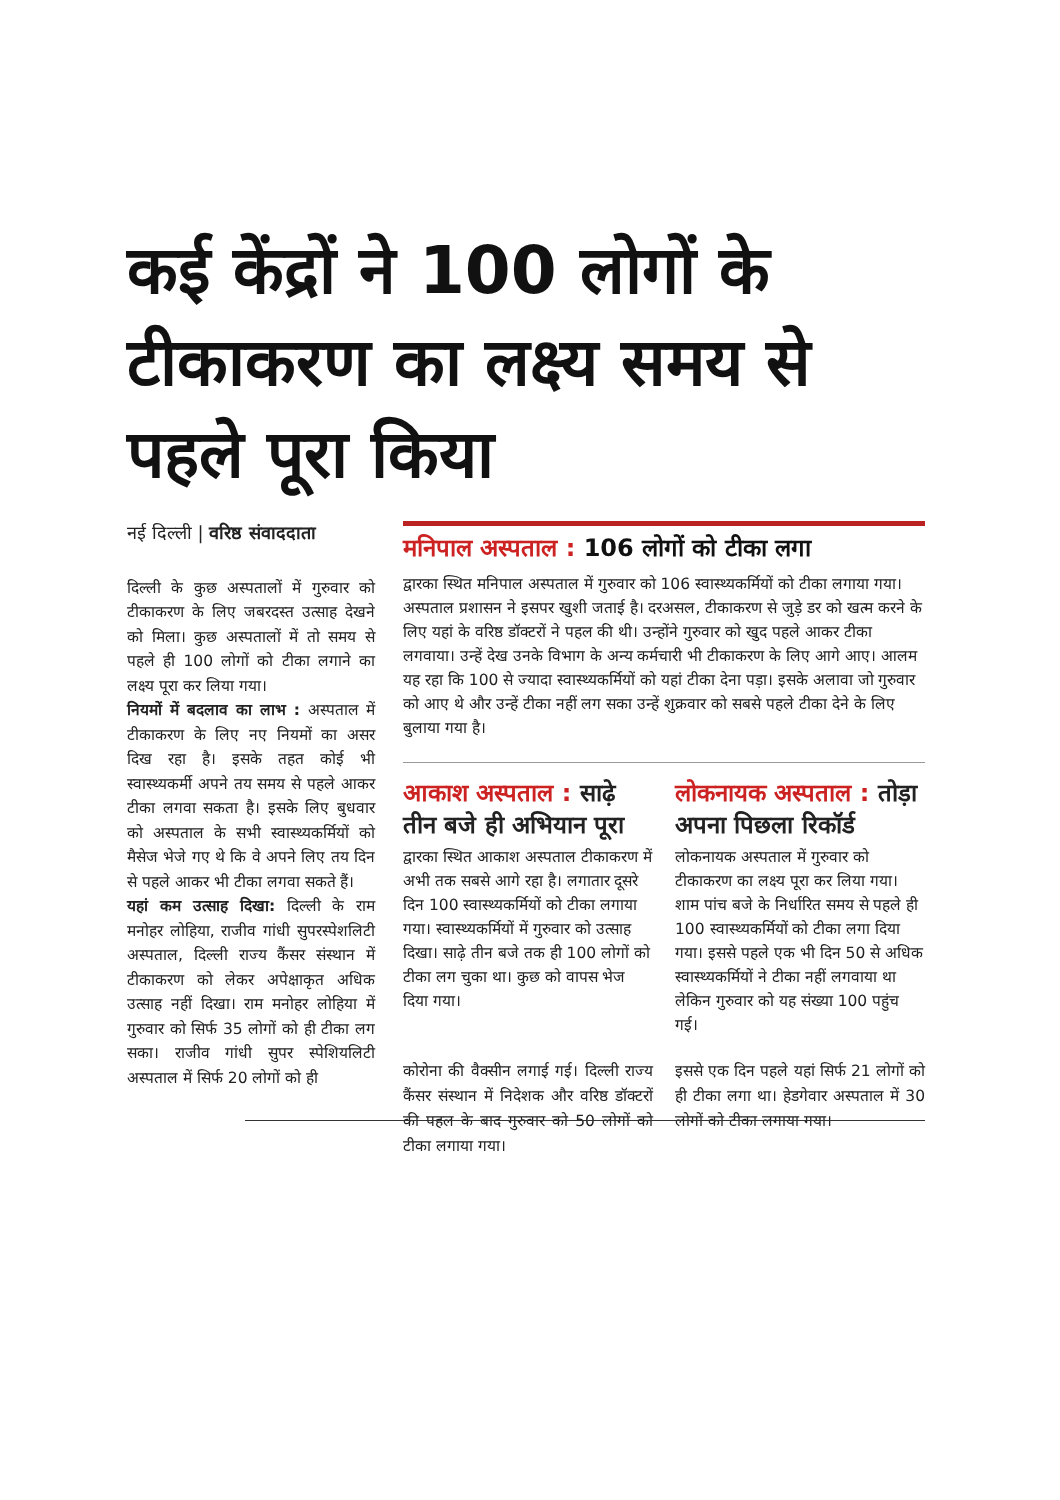कई केंद्रों ने 100 लोगों के टीकाकरण का लक्ष्य समय से पहले पूरा किया
नई दिल्ली | वरिष्ठ संवाददाता
दिल्ली के कुछ अस्पतालों में गुरुवार को टीकाकरण के लिए जबरदस्त उत्साह देखने को मिला। कुछ अस्पतालों में तो समय से पहले ही 100 लोगों को टीका लगाने का लक्ष्य पूरा कर लिया गया।
नियमों में बदलाव का लाभ : अस्पताल में टीकाकरण के लिए नए नियमों का असर दिख रहा है। इसके तहत कोई भी स्वास्थ्यकर्मी अपने तय समय से पहले आकर टीका लगवा सकता है। इसके लिए बुधवार को अस्पताल के सभी स्वास्थ्यकर्मियों को मैसेज भेजे गए थे कि वे अपने लिए तय दिन से पहले आकर भी टीका लगवा सकते हैं।
यहां कम उत्साह दिखा: दिल्ली के राम मनोहर लोहिया, राजीव गांधी सुपरस्पेशलिटी अस्पताल, दिल्ली राज्य कैंसर संस्थान में टीकाकरण को लेकर अपेक्षाकृत अधिक उत्साह नहीं दिखा। राम मनोहर लोहिया में गुरुवार को सिर्फ 35 लोगों को ही टीका लग सका। राजीव गांधी सुपर स्पेशियलिटी अस्पताल में सिर्फ 20 लोगों को ही
मनिपाल अस्पताल : 106 लोगों को टीका लगा
द्वारका स्थित मनिपाल अस्पताल में गुरुवार को 106 स्वास्थ्यकर्मियों को टीका लगाया गया। अस्पताल प्रशासन ने इसपर खुशी जताई है। दरअसल, टीकाकरण से जुड़े डर को खत्म करने के लिए यहां के वरिष्ठ डॉक्टरों ने पहल की थी। उन्होंने गुरुवार को खुद पहले आकर टीका लगवाया। उन्हें देख उनके विभाग के अन्य कर्मचारी भी टीकाकरण के लिए आगे आए। आलम यह रहा कि 100 से ज्यादा स्वास्थ्यकर्मियों को यहां टीका देना पड़ा। इसके अलावा जो गुरुवार को आए थे और उन्हें टीका नहीं लग सका उन्हें शुक्रवार को सबसे पहले टीका देने के लिए बुलाया गया है।
आकाश अस्पताल : साढ़े तीन बजे ही अभियान पूरा
द्वारका स्थित आकाश अस्पताल टीकाकरण में अभी तक सबसे आगे रहा है। लगातार दूसरे दिन 100 स्वास्थ्यकर्मियों को टीका लगाया गया। स्वास्थ्यकर्मियों में गुरुवार को उत्साह दिखा। साढ़े तीन बजे तक ही 100 लोगों को टीका लग चुका था। कुछ को वापस भेज दिया गया।
लोकनायक अस्पताल : तोड़ा अपना पिछला रिकॉर्ड
लोकनायक अस्पताल में गुरुवार को टीकाकरण का लक्ष्य पूरा कर लिया गया। शाम पांच बजे के निर्धारित समय से पहले ही 100 स्वास्थ्यकर्मियों को टीका लगा दिया गया। इससे पहले एक भी दिन 50 से अधिक स्वास्थ्यकर्मियों ने टीका नहीं लगवाया था लेकिन गुरुवार को यह संख्या 100 पहुंच गई।
कोरोना की वैक्सीन लगाई गई। दिल्ली राज्य कैंसर संस्थान में निदेशक और वरिष्ठ डॉक्टरों की पहल के बाद गुरुवार को 50 लोगों को टीका लगाया गया।
इससे एक दिन पहले यहां सिर्फ 21 लोगों को ही टीका लगा था। हेडगेवार अस्पताल में 30 लोगों को टीका लगाया गया।